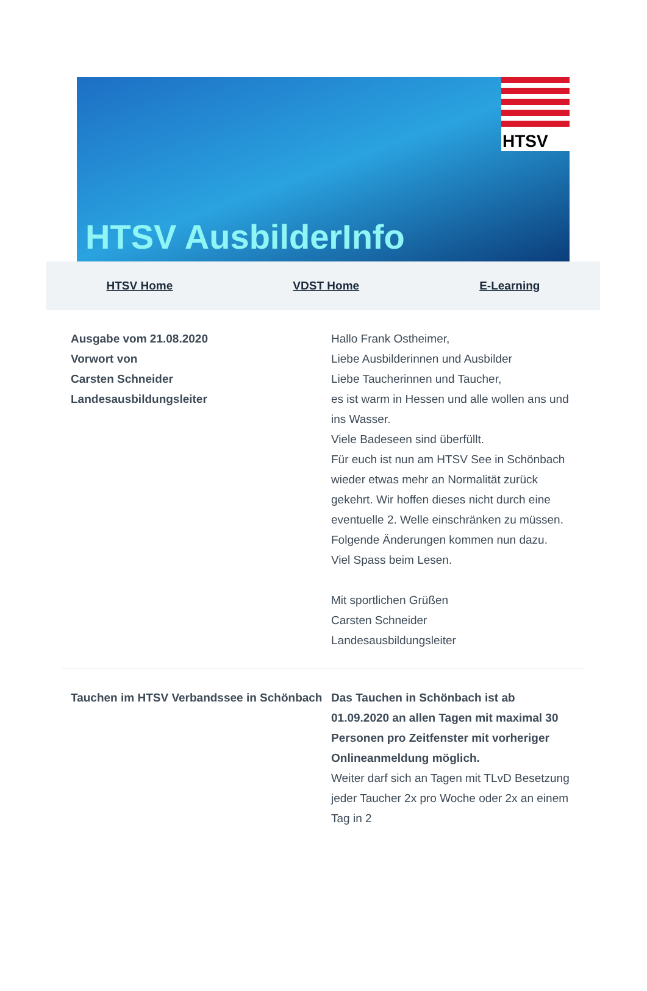HTSV AusbilderInfo
HTSV
HTSV Home VDST Home E-Learning
Ausgabe vom 21.08.2020
Vorwort von
Carsten Schneider
Landesausbildungsleiter
Hallo Frank Ostheimer,
Liebe Ausbilderinnen und Ausbilder
Liebe Taucherinnen und Taucher,
es ist warm in Hessen und alle wollen ans und ins Wasser.
Viele Badeseen sind überfüllt.
Für euch ist nun am HTSV See in Schönbach wieder etwas mehr an Normalität zurück gekehrt. Wir hoffen dieses nicht durch eine eventuelle 2. Welle einschränken zu müssen.
Folgende Änderungen kommen nun dazu.
Viel Spass beim Lesen.
Mit sportlichen Grüßen
Carsten Schneider
Landesausbildungsleiter
Tauchen im HTSV Verbandssee in Schönbach
Das Tauchen in Schönbach ist ab 01.09.2020 an allen Tagen mit maximal 30 Personen pro Zeitfenster mit vorheriger Onlineanmeldung möglich.
Weiter darf sich an Tagen mit TLvD Besetzung jeder Taucher 2x pro Woche oder 2x an einem Tag in 2